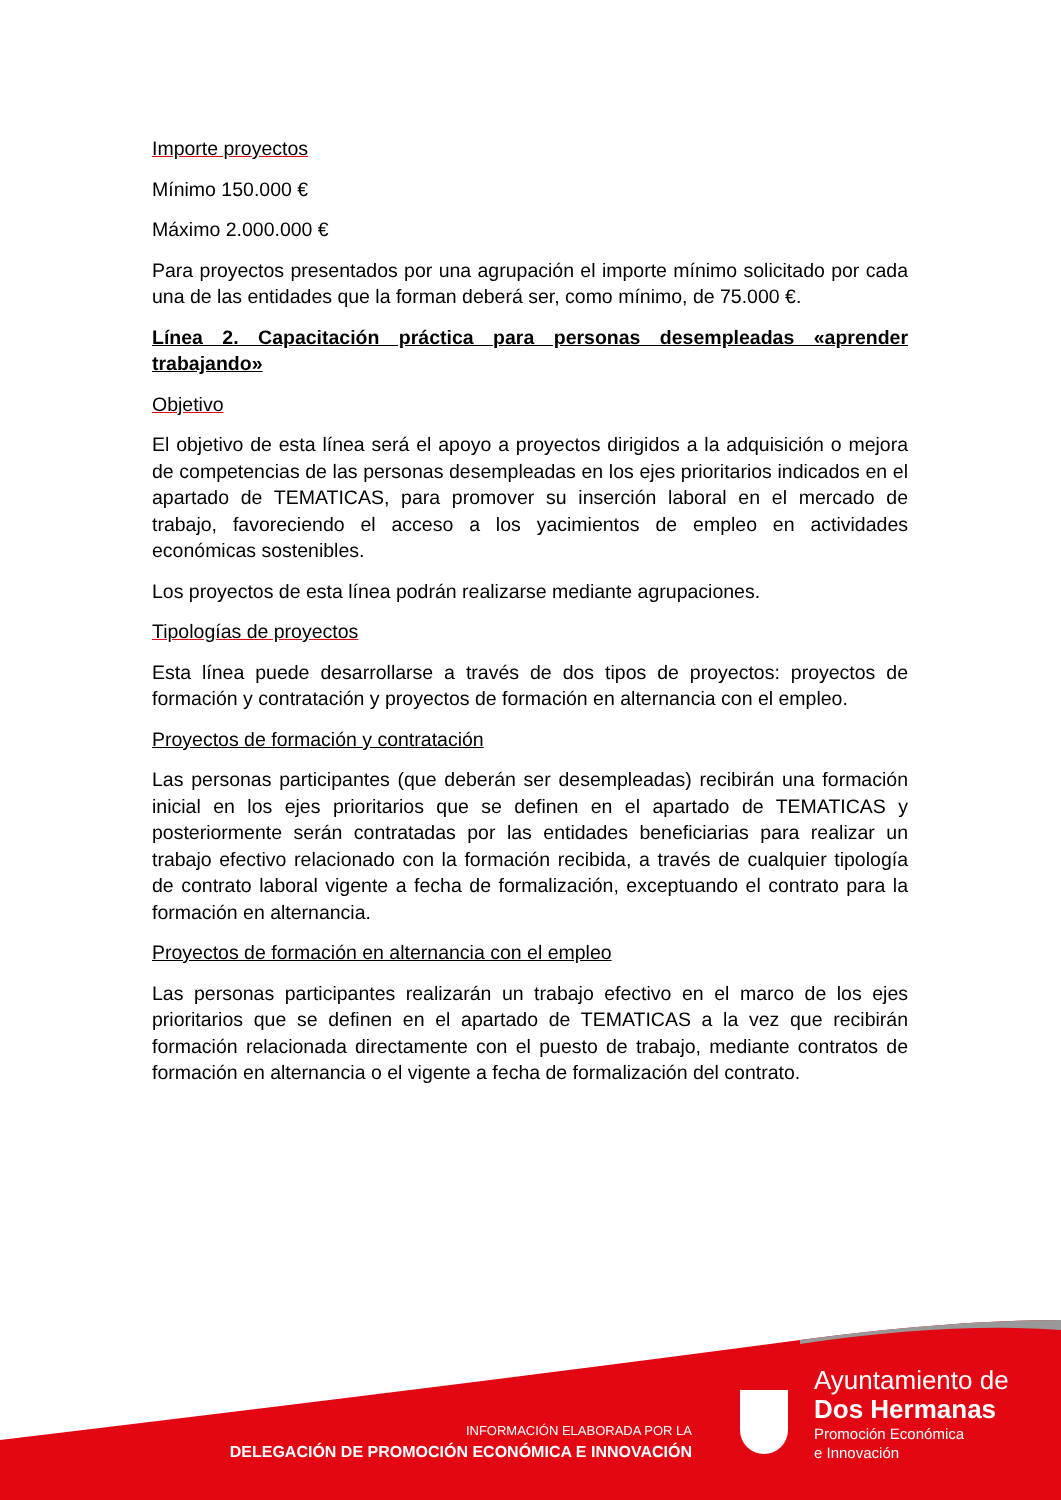Importe proyectos
Mínimo 150.000 €
Máximo 2.000.000 €
Para proyectos presentados por una agrupación el importe mínimo solicitado por cada una de las entidades que la forman deberá ser, como mínimo, de 75.000 €.
Línea 2. Capacitación práctica para personas desempleadas «aprender trabajando»
Objetivo
El objetivo de esta línea será el apoyo a proyectos dirigidos a la adquisición o mejora de competencias de las personas desempleadas en los ejes prioritarios indicados en el apartado de TEMATICAS, para promover su inserción laboral en el mercado de trabajo, favoreciendo el acceso a los yacimientos de empleo en actividades económicas sostenibles.
Los proyectos de esta línea podrán realizarse mediante agrupaciones.
Tipologías de proyectos
Esta línea puede desarrollarse a través de dos tipos de proyectos: proyectos de formación y contratación y proyectos de formación en alternancia con el empleo.
Proyectos de formación y contratación
Las personas participantes (que deberán ser desempleadas) recibirán una formación inicial en los ejes prioritarios que se definen en el apartado de TEMATICAS y posteriormente serán contratadas por las entidades beneficiarias para realizar un trabajo efectivo relacionado con la formación recibida, a través de cualquier tipología de contrato laboral vigente a fecha de formalización, exceptuando el contrato para la formación en alternancia.
Proyectos de formación en alternancia con el empleo
Las personas participantes realizarán un trabajo efectivo en el marco de los ejes prioritarios que se definen en el apartado de TEMATICAS a la vez que recibirán formación relacionada directamente con el puesto de trabajo, mediante contratos de formación en alternancia o el vigente a fecha de formalización del contrato.
INFORMACIÓN ELABORADA POR LA
DELEGACIÓN DE PROMOCIÓN ECONÓMICA E INNOVACIÓN
Ayuntamiento de
Dos Hermanas
Promoción Económica
e Innovación